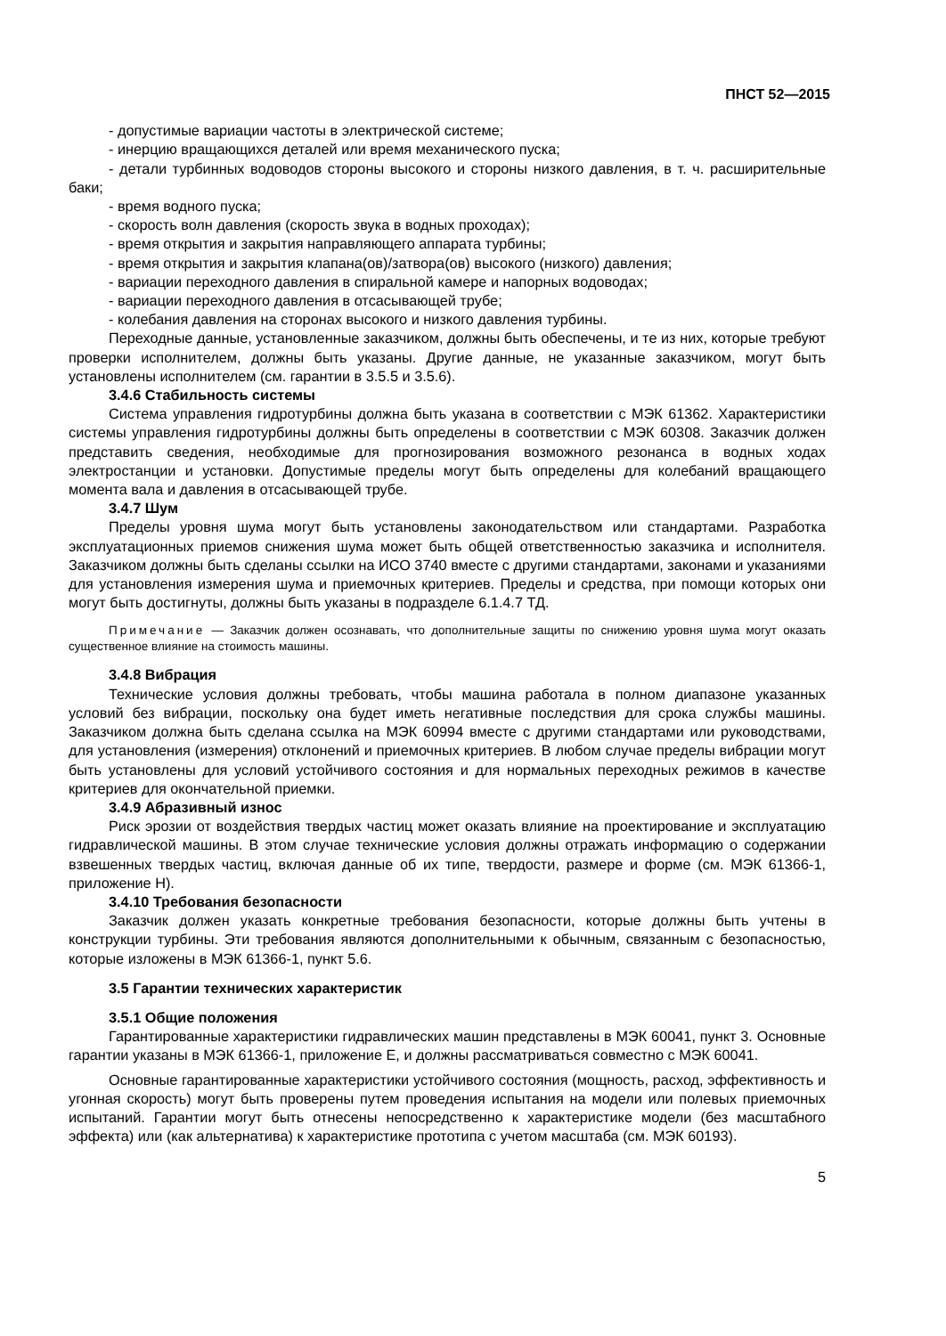ПНСТ 52—2015
- допустимые вариации частоты в электрической системе;
- инерцию вращающихся деталей или время механического пуска;
- детали турбинных водоводов стороны высокого и стороны низкого давления, в т. ч. расширительные баки;
- время водного пуска;
- скорость волн давления (скорость звука в водных проходах);
- время открытия и закрытия направляющего аппарата турбины;
- время открытия и закрытия клапана(ов)/затвора(ов) высокого (низкого) давления;
- вариации переходного давления в спиральной камере и напорных водоводах;
- вариации переходного давления в отсасывающей трубе;
- колебания давления на сторонах высокого и низкого давления турбины.
Переходные данные, установленные заказчиком, должны быть обеспечены, и те из них, которые требуют проверки исполнителем, должны быть указаны. Другие данные, не указанные заказчиком, могут быть установлены исполнителем (см. гарантии в 3.5.5 и 3.5.6).
3.4.6 Стабильность системы
Система управления гидротурбины должна быть указана в соответствии с МЭК 61362. Характеристики системы управления гидротурбины должны быть определены в соответствии с МЭК 60308. Заказчик должен представить сведения, необходимые для прогнозирования возможного резонанса в водных ходах электростанции и установки. Допустимые пределы могут быть определены для колебаний вращающего момента вала и давления в отсасывающей трубе.
3.4.7 Шум
Пределы уровня шума могут быть установлены законодательством или стандартами. Разработка эксплуатационных приемов снижения шума может быть общей ответственностью заказчика и исполнителя. Заказчиком должны быть сделаны ссылки на ИСО 3740 вместе с другими стандартами, законами и указаниями для установления измерения шума и приемочных критериев. Пределы и средства, при помощи которых они могут быть достигнуты, должны быть указаны в подразделе 6.1.4.7 ТД.
Примечание — Заказчик должен осознавать, что дополнительные защиты по снижению уровня шума могут оказать существенное влияние на стоимость машины.
3.4.8 Вибрация
Технические условия должны требовать, чтобы машина работала в полном диапазоне указанных условий без вибрации, поскольку она будет иметь негативные последствия для срока службы машины. Заказчиком должна быть сделана ссылка на МЭК 60994 вместе с другими стандартами или руководствами, для установления (измерения) отклонений и приемочных критериев. В любом случае пределы вибрации могут быть установлены для условий устойчивого состояния и для нормальных переходных режимов в качестве критериев для окончательной приемки.
3.4.9 Абразивный износ
Риск эрозии от воздействия твердых частиц может оказать влияние на проектирование и эксплуатацию гидравлической машины. В этом случае технические условия должны отражать информацию о содержании взвешенных твердых частиц, включая данные об их типе, твердости, размере и форме (см. МЭК 61366-1, приложение Н).
3.4.10 Требования безопасности
Заказчик должен указать конкретные требования безопасности, которые должны быть учтены в конструкции турбины. Эти требования являются дополнительными к обычным, связанным с безопасностью, которые изложены в МЭК 61366-1, пункт 5.6.
3.5 Гарантии технических характеристик
3.5.1 Общие положения
Гарантированные характеристики гидравлических машин представлены в МЭК 60041, пункт 3. Основные гарантии указаны в МЭК 61366-1, приложение Е, и должны рассматриваться совместно с МЭК 60041.
Основные гарантированные характеристики устойчивого состояния (мощность, расход, эффективность и угонная скорость) могут быть проверены путем проведения испытания на модели или полевых приемочных испытаний. Гарантии могут быть отнесены непосредственно к характеристике модели (без масштабного эффекта) или (как альтернатива) к характеристике прототипа с учетом масштаба (см. МЭК 60193).
5